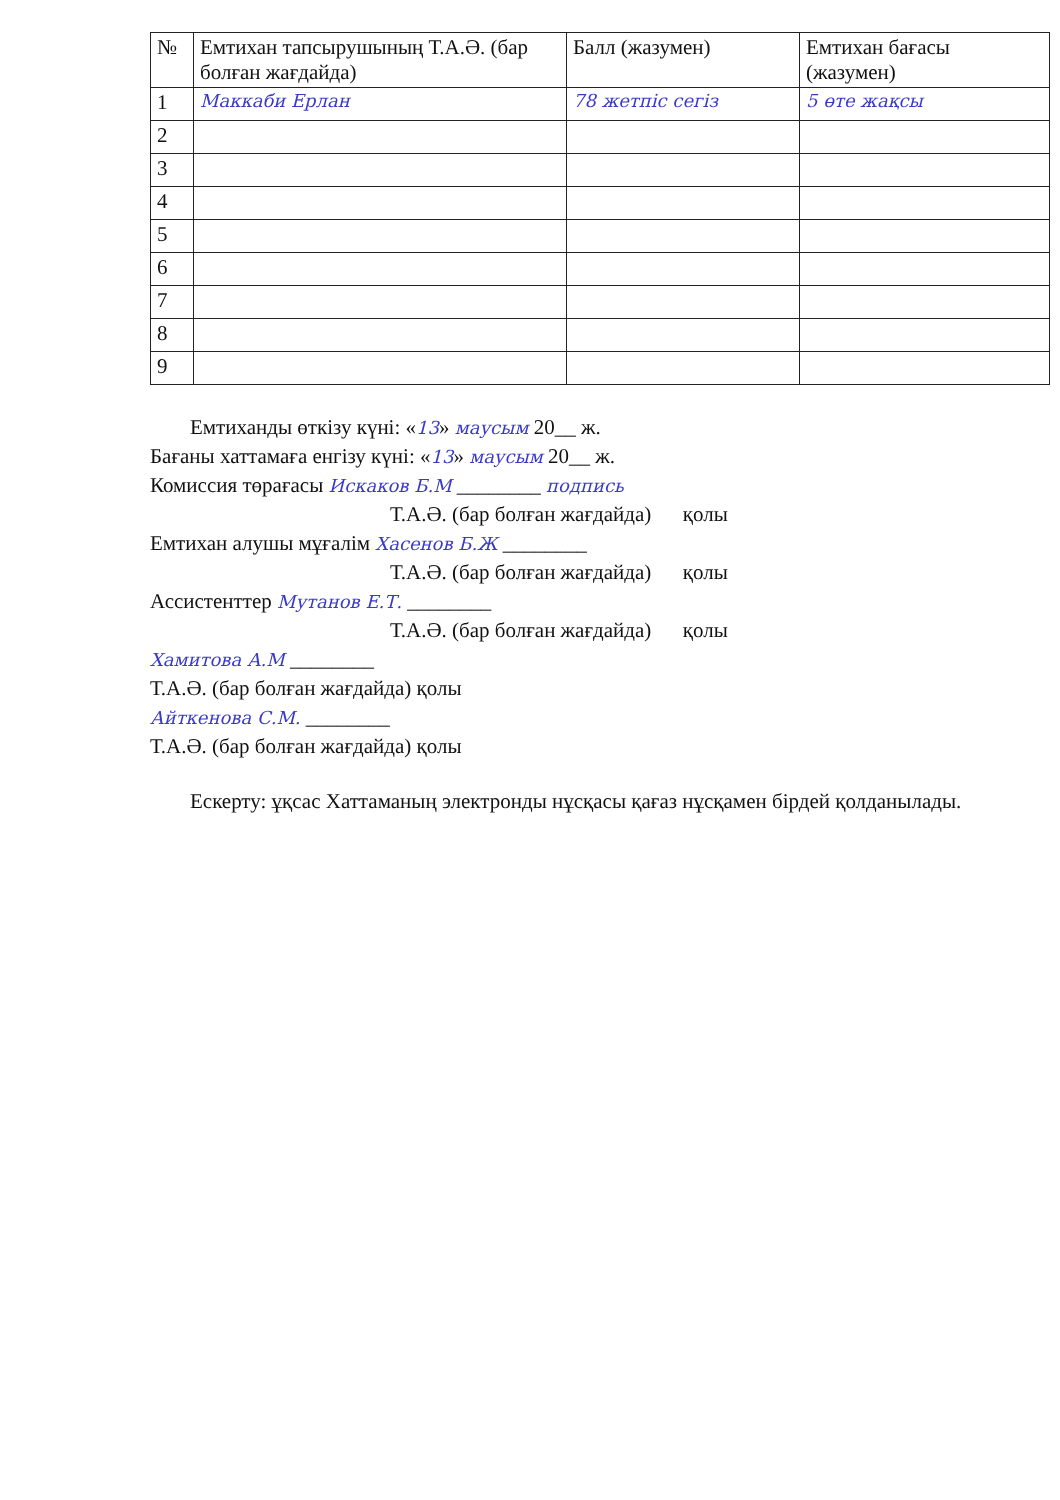| № | Емтихан тапсырушының Т.А.Ә. (бар болған жағдайда) | Балл (жазумен) | Емтихан бағасы (жазумен) |
| --- | --- | --- | --- |
| 1 | Маккаби Ерлан | 78 жетпіс сегіз | 5 өте жақсы |
| 2 | | | |
| 3 | | | |
| 4 | | | |
| 5 | | | |
| 6 | | | |
| 7 | | | |
| 8 | | | |
| 9 | | | |
Емтиханды өткізу күні: «13» маусым 20__ ж.
Бағаны хаттамаға енгізу күні: «13» маусым 20__ ж.
Комиссия төрағасы Искаков Б.М ________ подпись
Т.А.Ә. (бар болған жағдайда) қолы
Емтихан алушы мұғалім Хасенов Б.Ж ________
Т.А.Ә. (бар болған жағдайда) қолы
Ассистенттер Мутанов Е.Т. ________
Т.А.Ә. (бар болған жағдайда) қолы
Хамитова А.М ________
Т.А.Ә. (бар болған жағдайда) қолы
Айткенова С.М. ________
Т.А.Ә. (бар болған жағдайда) қолы
Ескерту: ұқсас Хаттаманың электронды нұсқасы қағаз нұсқамен бірдей қолданылады.